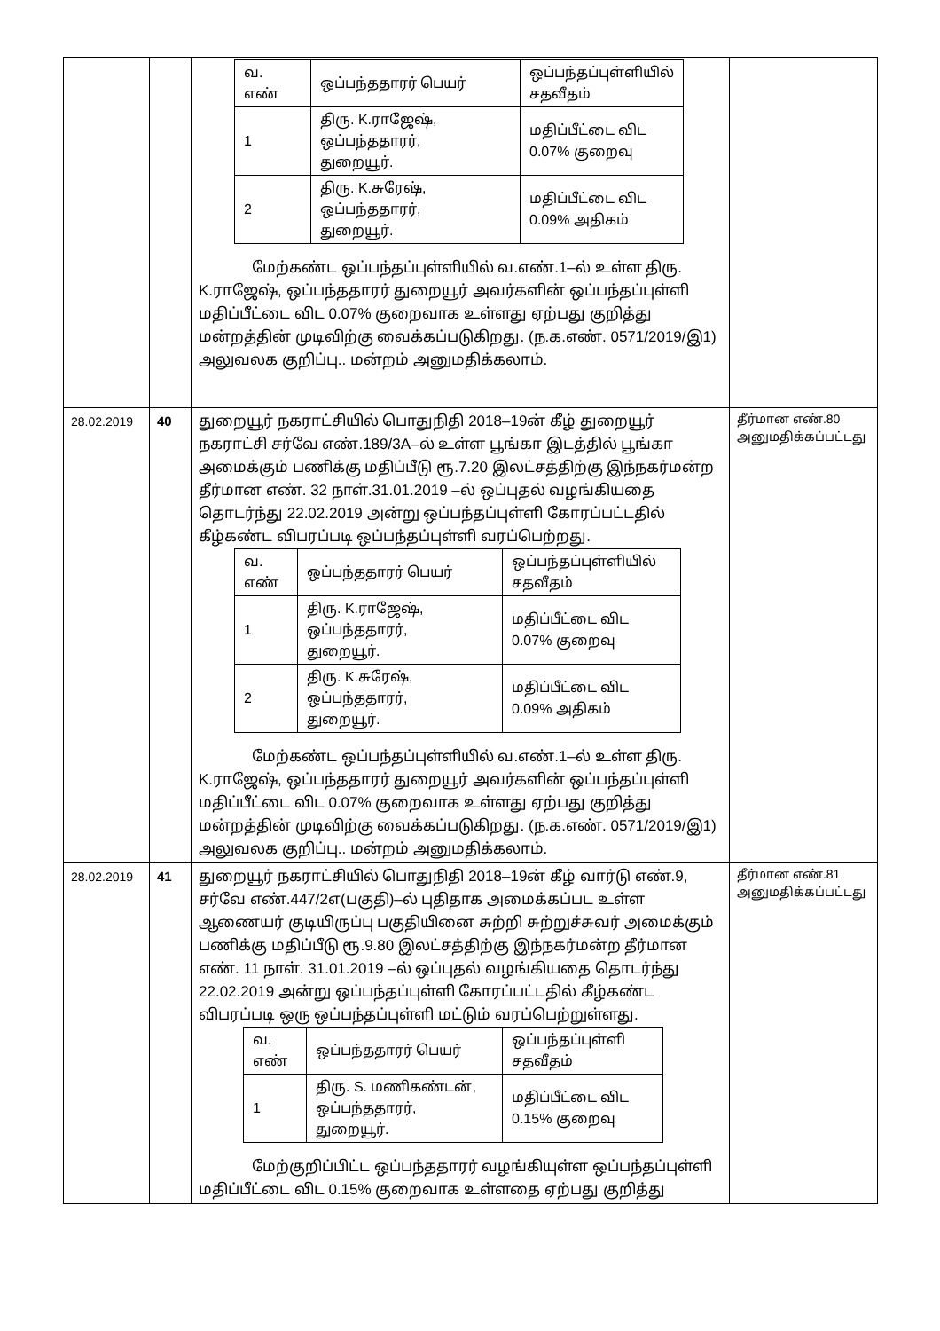| | | / வ. எண் / ஒப்பந்ததாரர் பெயர் / ஒப்பந்தப்புள்ளியில் சதவீதம் / / 1 / திரு. K.ராஜேஷ், ஒப்பந்ததாரர், துறையூர். / மதிப்பீட்டை விட 0.07% குறைவு / / 2 / திரு. K.சுரேஷ், ஒப்பந்ததாரர், துறையூர். / மதிப்பீட்டை விட 0.09% அதிகம் / மேற்கண்ட ஒப்பந்தப்புள்ளியில் வ.எண்.1–ல் உள்ள திரு. K.ராஜேஷ், ஒப்பந்ததாரர் துறையூர் அவர்களின் ஒப்பந்தப்புள்ளி மதிப்பீட்டை விட 0.07% குறைவாக உள்ளது ஏற்பது குறித்து மன்றத்தின் முடிவிற்கு வைக்கப்படுகிறது. (ந.க.எண். 0571/2019/இ1) அலுவலக குறிப்பு.. மன்றம் அனுமதிக்கலாம். | |
| 28.02.2019 | 40 | துறையூர் நகராட்சியில் பொதுநிதி 2018–19ன் கீழ் துறையூர் நகராட்சி சர்வே எண்.189/3A–ல் உள்ள பூங்கா இடத்தில் பூங்கா அமைக்கும் பணிக்கு மதிப்பீடு ரூ.7.20 இலட்சத்திற்கு இந்நகர்மன்ற தீர்மான எண். 32 நாள்.31.01.2019 –ல் ஒப்புதல் வழங்கியதை தொடர்ந்து 22.02.2019 அன்று ஒப்பந்தப்புள்ளி கோரப்பட்டதில் கீழ்கண்ட விபரப்படி ஒப்பந்தப்புள்ளி வரப்பெற்றது. / வ. எண் / ஒப்பந்ததாரர் பெயர் / ஒப்பந்தப்புள்ளியில் சதவீதம் / / 1 / திரு. K.ராஜேஷ், ஒப்பந்ததாரர், துறையூர். / மதிப்பீட்டை விட 0.07% குறைவு / / 2 / திரு. K.சுரேஷ், ஒப்பந்ததாரர், துறையூர். / மதிப்பீட்டை விட 0.09% அதிகம் / மேற்கண்ட ஒப்பந்தப்புள்ளியில் வ.எண்.1–ல் உள்ள திரு. K.ராஜேஷ், ஒப்பந்ததாரர் துறையூர் அவர்களின் ஒப்பந்தப்புள்ளி மதிப்பீட்டை விட 0.07% குறைவாக உள்ளது ஏற்பது குறித்து மன்றத்தின் முடிவிற்கு வைக்கப்படுகிறது. (ந.க.எண். 0571/2019/இ1) அலுவலக குறிப்பு.. மன்றம் அனுமதிக்கலாம். | தீர்மான எண்.80 அனுமதிக்கப்பட்டது |
| 28.02.2019 | 41 | துறையூர் நகராட்சியில் பொதுநிதி 2018–19ன் கீழ் வார்டு எண்.9, சர்வே எண்.447/2எ(பகுதி)–ல் புதிதாக அமைக்கப்பட உள்ள ஆணையர் குடியிருப்பு பகுதியினை சுற்றி சுற்றுச்சுவர் அமைக்கும் பணிக்கு மதிப்பீடு ரூ.9.80 இலட்சத்திற்கு இந்நகர்மன்ற தீர்மான எண். 11 நாள். 31.01.2019 –ல் ஒப்புதல் வழங்கியதை தொடர்ந்து 22.02.2019 அன்று ஒப்பந்தப்புள்ளி கோரப்பட்டதில் கீழ்கண்ட விபரப்படி ஒரு ஒப்பந்தப்புள்ளி மட்டும் வரப்பெற்றுள்ளது. / வ. எண் / ஒப்பந்ததாரர் பெயர் / ஒப்பந்தப்புள்ளி சதவீதம் / / 1 / திரு. S. மணிகண்டன், ஒப்பந்ததாரர், துறையூர். / மதிப்பீட்டை விட 0.15% குறைவு / மேற்குறிப்பிட்ட ஒப்பந்ததாரர் வழங்கியுள்ள ஒப்பந்தப்புள்ளி மதிப்பீட்டை விட 0.15% குறைவாக உள்ளதை ஏற்பது குறித்து | தீர்மான எண்.81 அனுமதிக்கப்பட்டது |